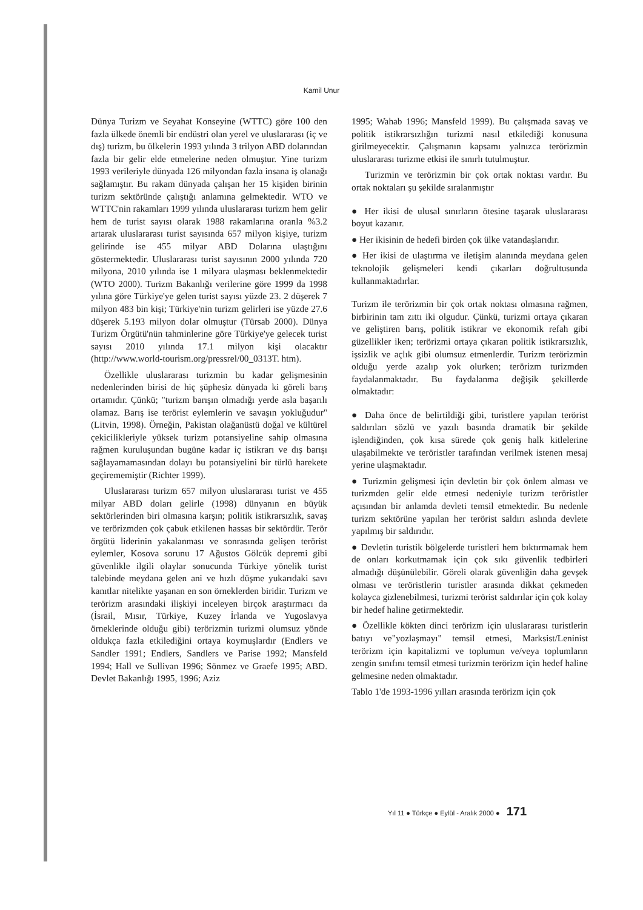Kamil Unur
Dünya Turizm ve Seyahat Konseyine (WTTC) göre 100 den fazla ülkede önemli bir endüstri olan yerel ve uluslararası (iç ve dış) turizm, bu ülkelerin 1993 yılında 3 trilyon ABD dolarından fazla bir gelir elde etmelerine neden olmuştur. Yine turizm 1993 verileriyle dünyada 126 milyondan fazla insana iş olanağı sağlamıştır. Bu rakam dünyada çalışan her 15 kişiden birinin turizm sektöründe çalıştığı anlamına gelmektedir. WTO ve WTTC'nin rakamları 1999 yılında uluslararası turizm hem gelir hem de turist sayısı olarak 1988 rakamlarına oranla %3.2 artarak uluslararası turist sayısında 657 milyon kişiye, turizm gelirinde ise 455 milyar ABD Dolarına ulaştığını göstermektedir. Uluslararası turist sayısının 2000 yılında 720 milyona, 2010 yılında ise 1 milyara ulaşması beklenmektedir (WTO 2000). Turizm Bakanlığı verilerine göre 1999 da 1998 yılına göre Türkiye'ye gelen turist sayısı yüzde 23. 2 düşerek 7 milyon 483 bin kişi; Türkiye'nin turizm gelirleri ise yüzde 27.6 düşerek 5.193 milyon dolar olmuştur (Türsab 2000). Dünya Turizm Örgütü'nün tahminlerine göre Türkiye'ye gelecek turist sayısı 2010 yılında 17.1 milyon kişi olacaktır (http://www.world-tourism.org/pressrel/00_0313T. htm).
Özellikle uluslararası turizmin bu kadar gelişmesinin nedenlerinden birisi de hiç şüphesiz dünyada ki göreli barış ortamıdır. Çünkü; "turizm barışın olmadığı yerde asla başarılı olamaz. Barış ise terörist eylemlerin ve savaşın yokluğudur" (Litvin, 1998). Örneğin, Pakistan olağanüstü doğal ve kültürel çekicilikleriyle yüksek turizm potansiyeline sahip olmasına rağmen kuruluşundan bugüne kadar iç istikrarı ve dış barışı sağlayamamasından dolayı bu potansiyelini bir türlü harekete geçirememiştir (Richter 1999).
Uluslararası turizm 657 milyon uluslararası turist ve 455 milyar ABD doları gelirle (1998) dünyanın en büyük sektörlerinden biri olmasına karşın; politik istikrarsızlık, savaş ve terörizmden çok çabuk etkilenen hassas bir sektördür. Terör örgütü liderinin yakalanması ve sonrasında gelişen terörist eylemler, Kosova sorunu 17 Ağustos Gölcük depremi gibi güvenlikle ilgili olaylar sonucunda Türkiye yönelik turist talebinde meydana gelen ani ve hızlı düşme yukarıdaki savı kanıtlar nitelikte yaşanan en son örneklerden biridir. Turizm ve terörizm arasındaki ilişkiyi inceleyen birçok araştırmacı da (İsrail, Mısır, Türkiye, Kuzey İrlanda ve Yugoslavya örneklerinde olduğu gibi) terörizmin turizmi olumsuz yönde oldukça fazla etkilediğini ortaya koymuşlardır (Endlers ve Sandler 1991; Endlers, Sandlers ve Parise 1992; Mansfeld 1994; Hall ve Sullivan 1996; Sönmez ve Graefe 1995; ABD. Devlet Bakanlığı 1995, 1996; Aziz
1995; Wahab 1996; Mansfeld 1999). Bu çalışmada savaş ve politik istikrarsızlığın turizmi nasıl etkilediği konusuna girilmeyecektir. Çalışmanın kapsamı yalnızca terörizmin uluslararası turizme etkisi ile sınırlı tutulmuştur.
Turizmin ve terörizmin bir çok ortak noktası vardır. Bu ortak noktaları şu şekilde sıralanmıştır
● Her ikisi de ulusal sınırların ötesine taşarak uluslararası boyut kazanır.
● Her ikisinin de hedefi birden çok ülke vatandaşlarıdır.
● Her ikisi de ulaştırma ve iletişim alanında meydana gelen teknolojik gelişmeleri kendi çıkarları doğrultusunda kullanmaktadırlar.
Turizm ile terörizmin bir çok ortak noktası olmasına rağmen, birbirinin tam zıttı iki olgudur. Çünkü, turizmi ortaya çıkaran ve geliştiren barış, politik istikrar ve ekonomik refah gibi güzellikler iken; terörizmi ortaya çıkaran politik istikrarsızlık, işsizlik ve açlık gibi olumsuz etmenlerdir. Turizm terörizmin olduğu yerde azalıp yok olurken; terörizm turizmden faydalanmaktadır. Bu faydalanma değişik şekillerde olmaktadır:
● Daha önce de belirtildiği gibi, turistlere yapılan terörist saldırıları sözlü ve yazılı basında dramatik bir şekilde işlendiğinden, çok kısa sürede çok geniş halk kitlelerine ulaşabilmekte ve teröristler tarafından verilmek istenen mesaj yerine ulaşmaktadır.
● Turizmin gelişmesi için devletin bir çok önlem alması ve turizmden gelir elde etmesi nedeniyle turizm teröristler açısından bir anlamda devleti temsil etmektedir. Bu nedenle turizm sektörüne yapılan her terörist saldırı aslında devlete yapılmış bir saldırıdır.
● Devletin turistik bölgelerde turistleri hem bıktırmamak hem de onları korkutmamak için çok sıkı güvenlik tedbirleri almadığı düşünülebilir. Göreli olarak güvenliğin daha gevşek olması ve teröristlerin turistler arasında dikkat çekmeden kolayca gizlenebilmesi, turizmi terörist saldırılar için çok kolay bir hedef haline getirmektedir.
● Özellikle kökten dinci terörizm için uluslararası turistlerin batıyı ve"yozlaşmayı" temsil etmesi, Marksist/Leninist terörizm için kapitalizmi ve toplumun ve/veya toplumların zengin sınıfını temsil etmesi turizmin terörizm için hedef haline gelmesine neden olmaktadır.
Tablo 1'de 1993-1996 yılları arasında terörizm için çok
Yıl 11 ● Türkçe ● Eylül - Aralık 2000 ● 171